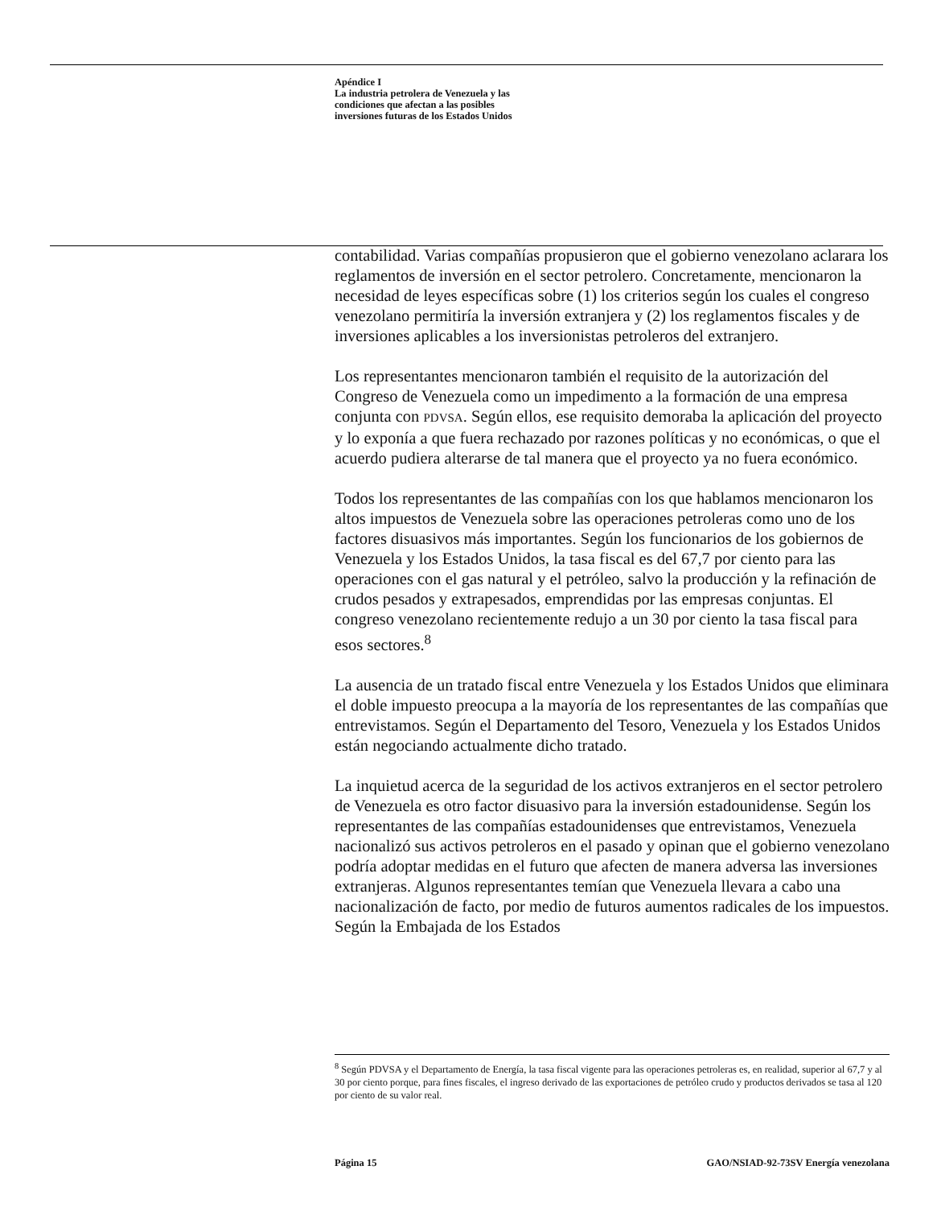Apéndice I
La industria petrolera de Venezuela y las
condiciones que afectan a las posibles
inversiones futuras de los Estados Unidos
contabilidad. Varias compañías propusieron que el gobierno venezolano aclarara los reglamentos de inversión en el sector petrolero. Concretamente, mencionaron la necesidad de leyes específicas sobre (1) los criterios según los cuales el congreso venezolano permitiría la inversión extranjera y (2) los reglamentos fiscales y de inversiones aplicables a los inversionistas petroleros del extranjero.
Los representantes mencionaron también el requisito de la autorización del Congreso de Venezuela como un impedimento a la formación de una empresa conjunta con PDVSA. Según ellos, ese requisito demoraba la aplicación del proyecto y lo exponía a que fuera rechazado por razones políticas y no económicas, o que el acuerdo pudiera alterarse de tal manera que el proyecto ya no fuera económico.
Todos los representantes de las compañías con los que hablamos mencionaron los altos impuestos de Venezuela sobre las operaciones petroleras como uno de los factores disuasivos más importantes. Según los funcionarios de los gobiernos de Venezuela y los Estados Unidos, la tasa fiscal es del 67,7 por ciento para las operaciones con el gas natural y el petróleo, salvo la producción y la refinación de crudos pesados y extrapesados, emprendidas por las empresas conjuntas. El congreso venezolano recientemente redujo a un 30 por ciento la tasa fiscal para esos sectores.<sup>8</sup>
La ausencia de un tratado fiscal entre Venezuela y los Estados Unidos que eliminara el doble impuesto preocupa a la mayoría de los representantes de las compañías que entrevistamos. Según el Departamento del Tesoro, Venezuela y los Estados Unidos están negociando actualmente dicho tratado.
La inquietud acerca de la seguridad de los activos extranjeros en el sector petrolero de Venezuela es otro factor disuasivo para la inversión estadounidense. Según los representantes de las compañías estadounidenses que entrevistamos, Venezuela nacionalizó sus activos petroleros en el pasado y opinan que el gobierno venezolano podría adoptar medidas en el futuro que afecten de manera adversa las inversiones extranjeras. Algunos representantes temían que Venezuela llevara a cabo una nacionalización de facto, por medio de futuros aumentos radicales de los impuestos. Según la Embajada de los Estados
<sup>8</sup> Según PDVSA y el Departamento de Energía, la tasa fiscal vigente para las operaciones petroleras es, en realidad, superior al 67,7 y al 30 por ciento porque, para fines fiscales, el ingreso derivado de las exportaciones de petróleo crudo y productos derivados se tasa al 120 por ciento de su valor real.
Página 15 GAO/NSIAD-92-73SV Energía venezolana